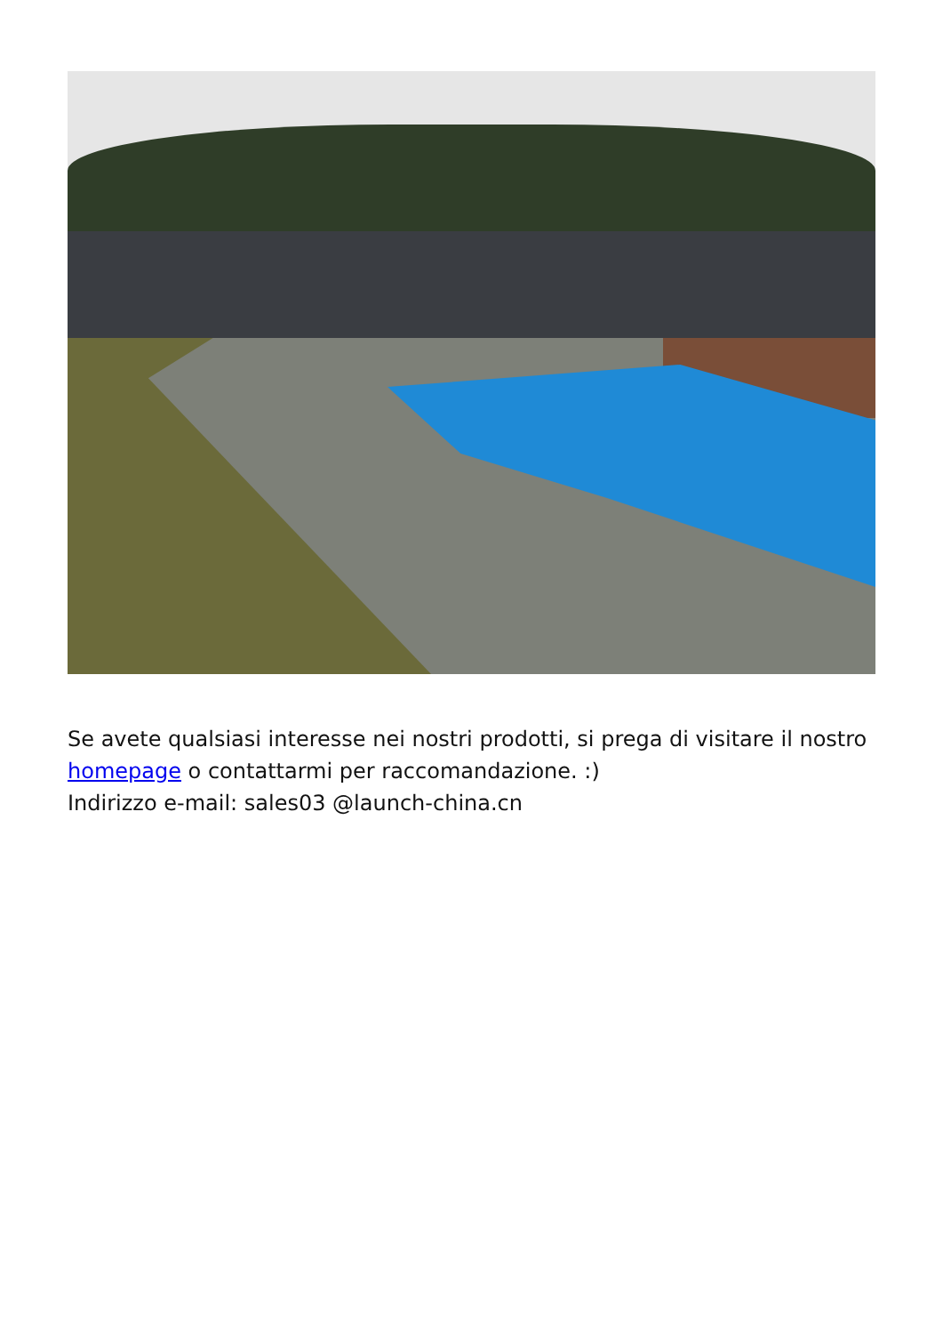Se avete qualsiasi interesse nei nostri prodotti, si prega di visitare il nostro homepage o contattarmi per raccomandazione. :)
Indirizzo e-mail: sales03 @launch-china.cn